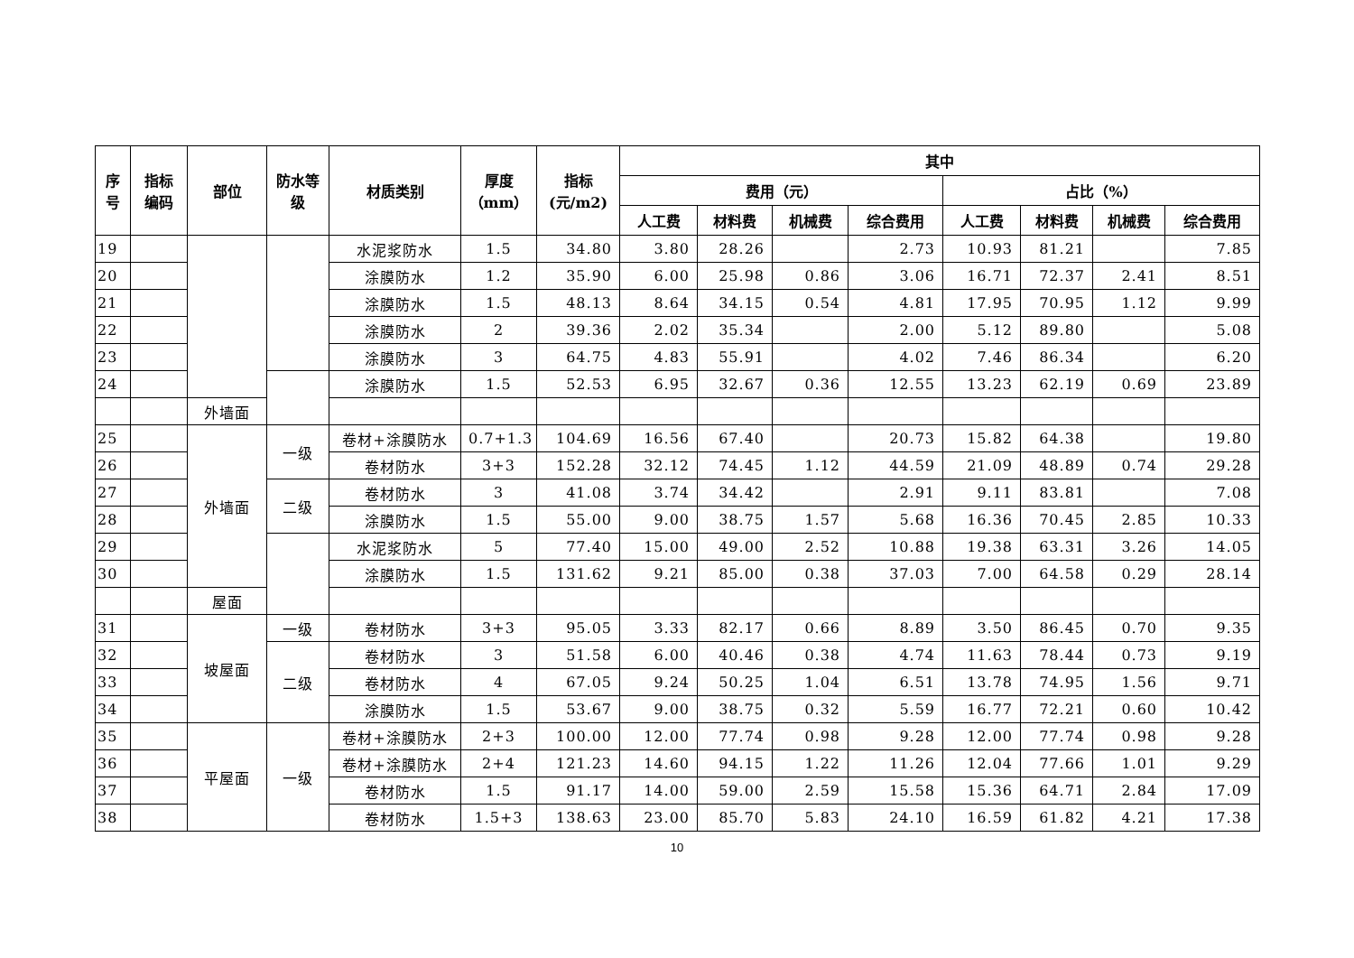| 序号 | 指标编码 | 部位 | 防水等级 | 材质类别 | 厚度（mm） | 指标(元/m2) | 其中 | | | | | | | |
| --- | --- | --- | --- | --- | --- | --- | --- | --- | --- | --- | --- | --- | --- | --- |
| | | | | | | | 费用（元） | | | | 占比（%） | | | |
| | | | | | | | 人工费 | 材料费 | 机械费 | 综合费用 | 人工费 | 材料费 | 机械费 | 综合费用 |
| 19 | | | | 水泥浆防水 | 1.5 | 34.80 | 3.80 | 28.26 | | 2.73 | 10.93 | 81.21 | | 7.85 |
| 20 | | | | 涂膜防水 | 1.2 | 35.90 | 6.00 | 25.98 | 0.86 | 3.06 | 16.71 | 72.37 | 2.41 | 8.51 |
| 21 | | | | 涂膜防水 | 1.5 | 48.13 | 8.64 | 34.15 | 0.54 | 4.81 | 17.95 | 70.95 | 1.12 | 9.99 |
| 22 | | | | 涂膜防水 | 2 | 39.36 | 2.02 | 35.34 | | 2.00 | 5.12 | 89.80 | | 5.08 |
| 23 | | | | 涂膜防水 | 3 | 64.75 | 4.83 | 55.91 | | 4.02 | 7.46 | 86.34 | | 6.20 |
| 24 | | | | 涂膜防水 | 1.5 | 52.53 | 6.95 | 32.67 | 0.36 | 12.55 | 13.23 | 62.19 | 0.69 | 23.89 |
| | | 外墙面 | | | | | | | | | | | | |
| 25 | | 外墙面 | 一级 | 卷材+涂膜防水 | 0.7+1.3 | 104.69 | 16.56 | 67.40 | | 20.73 | 15.82 | 64.38 | | 19.80 |
| 26 | | | | 卷材防水 | 3+3 | 152.28 | 32.12 | 74.45 | 1.12 | 44.59 | 21.09 | 48.89 | 0.74 | 29.28 |
| 27 | | | 二级 | 卷材防水 | 3 | 41.08 | 3.74 | 34.42 | | 2.91 | 9.11 | 83.81 | | 7.08 |
| 28 | | | | 涂膜防水 | 1.5 | 55.00 | 9.00 | 38.75 | 1.57 | 5.68 | 16.36 | 70.45 | 2.85 | 10.33 |
| 29 | | | | 水泥浆防水 | 5 | 77.40 | 15.00 | 49.00 | 2.52 | 10.88 | 19.38 | 63.31 | 3.26 | 14.05 |
| 30 | | | | 涂膜防水 | 1.5 | 131.62 | 9.21 | 85.00 | 0.38 | 37.03 | 7.00 | 64.58 | 0.29 | 28.14 |
| | | 屋面 | | | | | | | | | | | | |
| 31 | | 坡屋面 | 一级 | 卷材防水 | 3+3 | 95.05 | 3.33 | 82.17 | 0.66 | 8.89 | 3.50 | 86.45 | 0.70 | 9.35 |
| 32 | | | 二级 | 卷材防水 | 3 | 51.58 | 6.00 | 40.46 | 0.38 | 4.74 | 11.63 | 78.44 | 0.73 | 9.19 |
| 33 | | | | 卷材防水 | 4 | 67.05 | 9.24 | 50.25 | 1.04 | 6.51 | 13.78 | 74.95 | 1.56 | 9.71 |
| 34 | | | | 涂膜防水 | 1.5 | 53.67 | 9.00 | 38.75 | 0.32 | 5.59 | 16.77 | 72.21 | 0.60 | 10.42 |
| 35 | | 平屋面 | 一级 | 卷材+涂膜防水 | 2+3 | 100.00 | 12.00 | 77.74 | 0.98 | 9.28 | 12.00 | 77.74 | 0.98 | 9.28 |
| 36 | | | | 卷材+涂膜防水 | 2+4 | 121.23 | 14.60 | 94.15 | 1.22 | 11.26 | 12.04 | 77.66 | 1.01 | 9.29 |
| 37 | | | | 卷材防水 | 1.5 | 91.17 | 14.00 | 59.00 | 2.59 | 15.58 | 15.36 | 64.71 | 2.84 | 17.09 |
| 38 | | | | 卷材防水 | 1.5+3 | 138.63 | 23.00 | 85.70 | 5.83 | 24.10 | 16.59 | 61.82 | 4.21 | 17.38 |
10